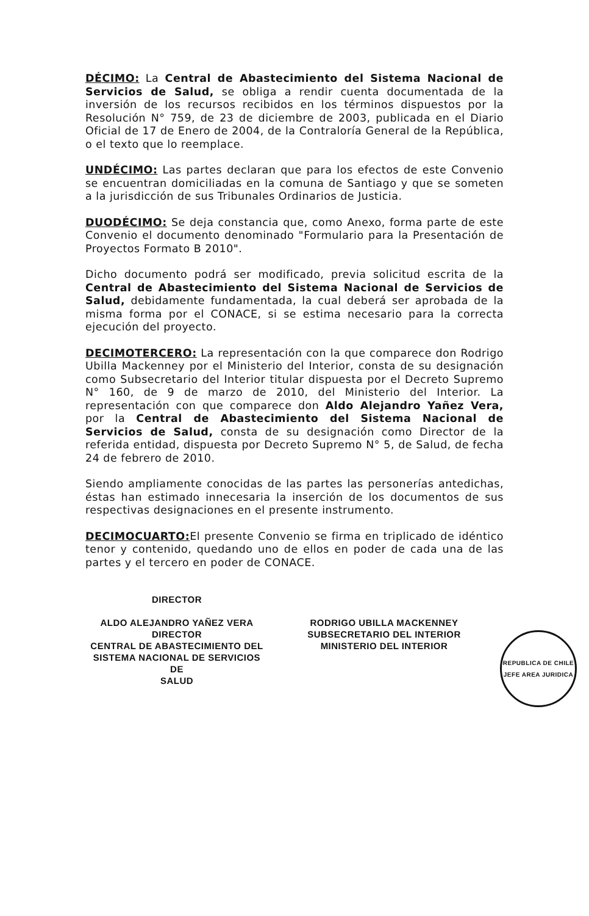DÉCIMO: La Central de Abastecimiento del Sistema Nacional de Servicios de Salud, se obliga a rendir cuenta documentada de la inversión de los recursos recibidos en los términos dispuestos por la Resolución N° 759, de 23 de diciembre de 2003, publicada en el Diario Oficial de 17 de Enero de 2004, de la Contraloría General de la República, o el texto que lo reemplace.
UNDÉCIMO: Las partes declaran que para los efectos de este Convenio se encuentran domiciliadas en la comuna de Santiago y que se someten a la jurisdicción de sus Tribunales Ordinarios de Justicia.
DUODÉCIMO: Se deja constancia que, como Anexo, forma parte de este Convenio el documento denominado "Formulario para la Presentación de Proyectos Formato B 2010".
Dicho documento podrá ser modificado, previa solicitud escrita de la Central de Abastecimiento del Sistema Nacional de Servicios de Salud, debidamente fundamentada, la cual deberá ser aprobada de la misma forma por el CONACE, si se estima necesario para la correcta ejecución del proyecto.
DECIMOTERCERO: La representación con la que comparece don Rodrigo Ubilla Mackenney por el Ministerio del Interior, consta de su designación como Subsecretario del Interior titular dispuesta por el Decreto Supremo N° 160, de 9 de marzo de 2010, del Ministerio del Interior. La representación con que comparece don Aldo Alejandro Yañez Vera, por la Central de Abastecimiento del Sistema Nacional de Servicios de Salud, consta de su designación como Director de la referida entidad, dispuesta por Decreto Supremo N° 5, de Salud, de fecha 24 de febrero de 2010.
Siendo ampliamente conocidas de las partes las personerías antedichas, éstas han estimado innecesaria la inserción de los documentos de sus respectivas designaciones en el presente instrumento.
DECIMOCUARTO: El presente Convenio se firma en triplicado de idéntico tenor y contenido, quedando uno de ellos en poder de cada una de las partes y el tercero en poder de CONACE.
DIRECTOR
ALDO ALEJANDRO YAÑEZ VERA
DIRECTOR
CENTRAL DE ABASTECIMIENTO DEL
SISTEMA NACIONAL DE SERVICIOS DE
SALUD
RODRIGO UBILLA MACKENNEY
SUBSECRETARIO DEL INTERIOR
MINISTERIO DEL INTERIOR
REPUBLICA DE CHILE
JEFE AREA JURIDICA